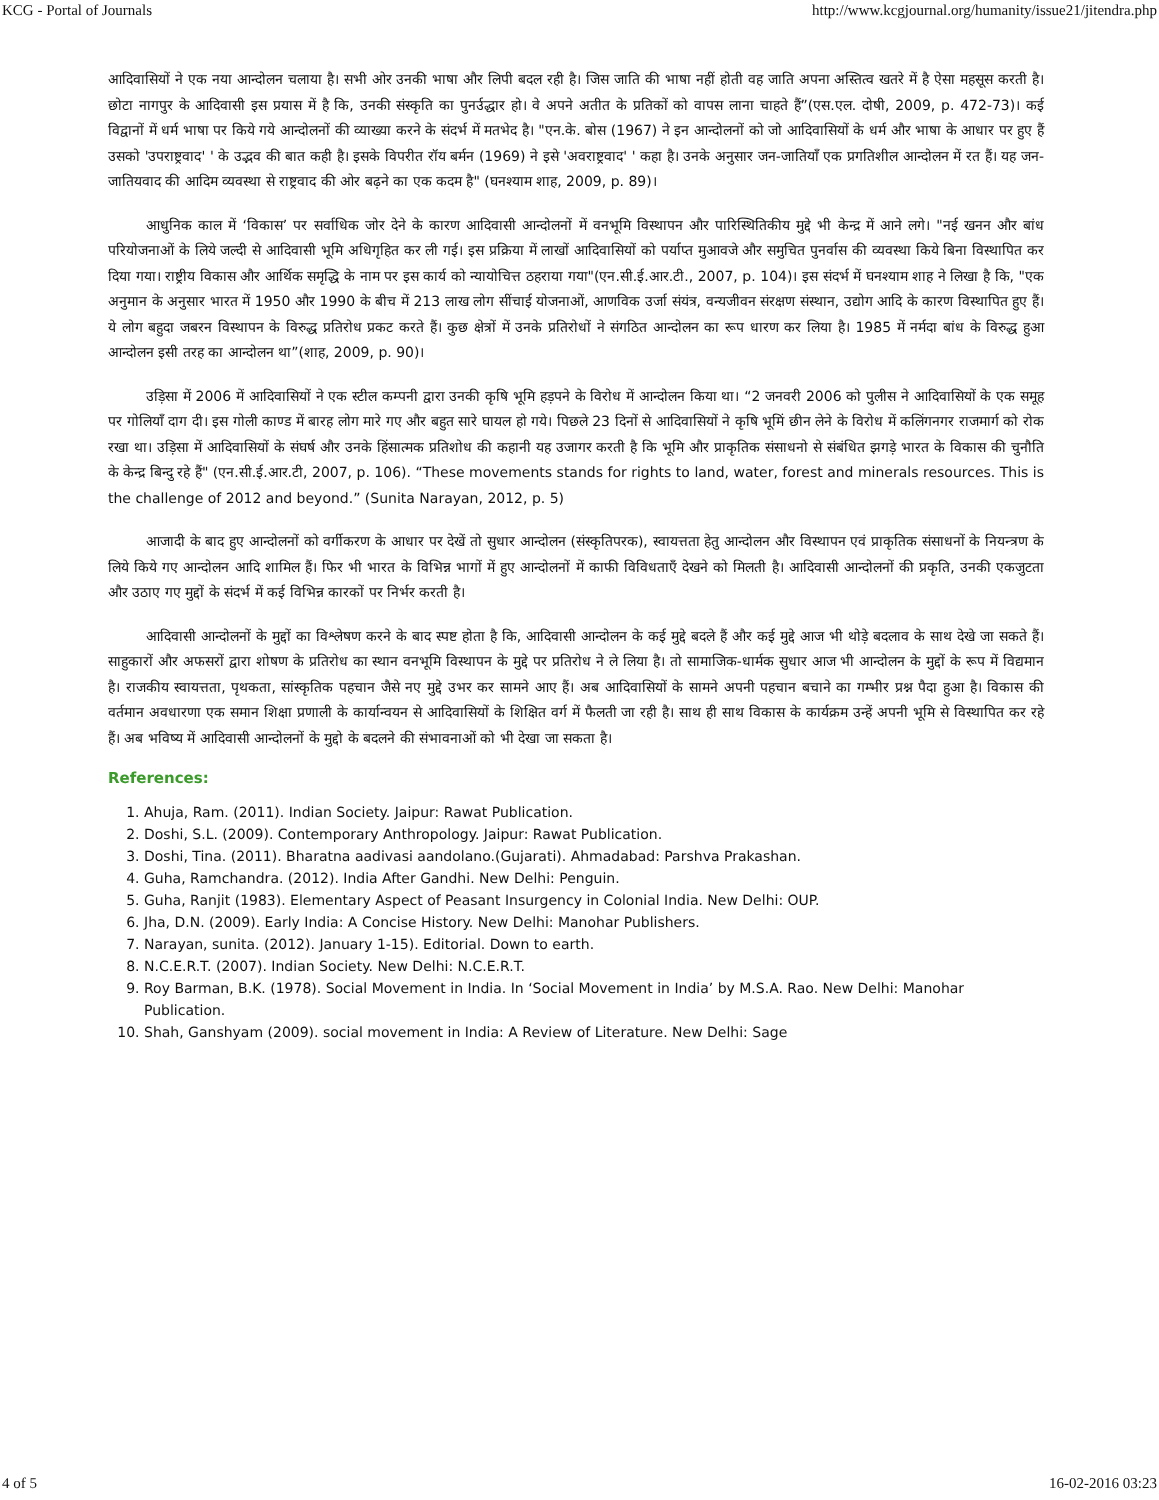KCG - Portal of Journals http://www.kcgjournal.org/humanity/issue21/jitendra.php
आदिवासियों ने एक नया आन्दोलन चलाया है। सभी ओर उनकी भाषा और लिपी बदल रही है। जिस जाति की भाषा नहीं होती वह जाति अपना अस्तित्व खतरे में है ऐसा महसूस करती है। छोटा नागपुर के आदिवासी इस प्रयास में है कि, उनकी संस्कृति का पुनर्उद्धार हो। वे अपने अतीत के प्रतिकों को वापस लाना चाहते हैं”(एस.एल. दोषी, 2009, p. 472-73)। कई विद्वानों में धर्म भाषा पर किये गये आन्दोलनों की व्याख्या करने के संदर्भ में मतभेद है। "एन.के. बोस (1967) ने इन आन्दोलनों को जो आदिवासियों के धर्म और भाषा के आधार पर हुए हैं उसको 'उपराष्ट्रवाद' ' के उद्भव की बात कही है। इसके विपरीत रॉय बर्मन (1969) ने इसे 'अवराष्ट्रवाद' ' कहा है। उनके अनुसार जन-जातियाँ एक प्रगतिशील आन्दोलन में रत हैं। यह जन-जातियवाद की आदिम व्यवस्था से राष्ट्रवाद की ओर बढ़ने का एक कदम है" (घनश्याम शाह, 2009, p. 89)।
आधुनिक काल में ‘विकास’ पर सर्वाधिक जोर देने के कारण आदिवासी आन्दोलनों में वनभूमि विस्थापन और पारिस्थितिकीय मुद्दे भी केन्द्र में आने लगे। "नई खनन और बांध परियोजनाओं के लिये जल्दी से आदिवासी भूमि अधिगृहित कर ली गई। इस प्रक्रिया में लाखों आदिवासियों को पर्याप्त मुआवजे और समुचित पुनर्वास की व्यवस्था किये बिना विस्थापित कर दिया गया। राष्ट्रीय विकास और आर्थिक समृद्धि के नाम पर इस कार्य को न्यायोचित्त ठहराया गया"(एन.सी.ई.आर.टी., 2007, p. 104)। इस संदर्भ में घनश्याम शाह ने लिखा है कि, "एक अनुमान के अनुसार भारत में 1950 और 1990 के बीच में 213 लाख लोग सींचाई योजनाओं, आणविक उर्जा संयंत्र, वन्यजीवन संरक्षण संस्थान, उद्योग आदि के कारण विस्थापित हुए हैं। ये लोग बहुदा जबरन विस्थापन के विरुद्ध प्रतिरोध प्रकट करते हैं। कुछ क्षेत्रों में उनके प्रतिरोधों ने संगठित आन्दोलन का रूप धारण कर लिया है। 1985 में नर्मदा बांध के विरुद्ध हुआ आन्दोलन इसी तरह का आन्दोलन था”(शाह, 2009, p. 90)।
उड़िसा में 2006 में आदिवासियों ने एक स्टील कम्पनी द्वारा उनकी कृषि भूमि हड़पने के विरोध में आन्दोलन किया था। “2 जनवरी 2006 को पुलीस ने आदिवासियों के एक समूह पर गोलियाँ दाग दी। इस गोली काण्ड में बारह लोग मारे गए और बहुत सारे घायल हो गये। पिछले 23 दिनों से आदिवासियों ने कृषि भूमिं छीन लेने के विरोध में कलिंगनगर राजमार्ग को रोक रखा था। उड़िसा में आदिवासियों के संघर्ष और उनके हिंसात्मक प्रतिशोध की कहानी यह उजागर करती है कि भूमि और प्राकृतिक संसाधनो से संबंधित झगड़े भारत के विकास की चुनौति के केन्द्र बिन्दु रहे हैं" (एन.सी.ई.आर.टी, 2007, p. 106). “These movements stands for rights to land, water, forest and minerals resources. This is the challenge of 2012 and beyond.” (Sunita Narayan, 2012, p. 5)
आजादी के बाद हुए आन्दोलनों को वर्गीकरण के आधार पर देखें तो सुधार आन्दोलन (संस्कृतिपरक), स्वायत्तता हेतु आन्दोलन और विस्थापन एवं प्राकृतिक संसाधनों के नियन्त्रण के लिये किये गए आन्दोलन आदि शामिल हैं। फिर भी भारत के विभिन्न भागों में हुए आन्दोलनों में काफी विविधताएँ देखने को मिलती है। आदिवासी आन्दोलनों की प्रकृति, उनकी एकजुटता और उठाए गए मुद्दों के संदर्भ में कई विभिन्न कारकों पर निर्भर करती है।
आदिवासी आन्दोलनों के मुद्दों का विश्लेषण करने के बाद स्पष्ट होता है कि, आदिवासी आन्दोलन के कई मुद्दे बदले हैं और कई मुद्दे आज भी थोड़े बदलाव के साथ देखे जा सकते हैं। साहुकारों और अफसरों द्वारा शोषण के प्रतिरोध का स्थान वनभूमि विस्थापन के मुद्दे पर प्रतिरोध ने ले लिया है। तो सामाजिक-धार्मक सुधार आज भी आन्दोलन के मुद्दों के रूप में विद्यमान है। राजकीय स्वायत्तता, पृथकता, सांस्कृतिक पहचान जैसे नए मुद्दे उभर कर सामने आए हैं। अब आदिवासियों के सामने अपनी पहचान बचाने का गम्भीर प्रश्न पैदा हुआ है। विकास की वर्तमान अवधारणा एक समान शिक्षा प्रणाली के कार्यान्वयन से आदिवासियों के शिक्षित वर्ग में फैलती जा रही है। साथ ही साथ विकास के कार्यक्रम उन्हें अपनी भूमि से विस्थापित कर रहे हैं। अब भविष्य में आदिवासी आन्दोलनों के मुद्दो के बदलने की संभावनाओं को भी देखा जा सकता है।
References:
1. Ahuja, Ram. (2011). Indian Society. Jaipur: Rawat Publication.
2. Doshi, S.L. (2009). Contemporary Anthropology. Jaipur: Rawat Publication.
3. Doshi, Tina. (2011). Bharatna aadivasi aandolano.(Gujarati). Ahmadabad: Parshva Prakashan.
4. Guha, Ramchandra. (2012). India After Gandhi. New Delhi: Penguin.
5. Guha, Ranjit (1983). Elementary Aspect of Peasant Insurgency in Colonial India. New Delhi: OUP.
6. Jha, D.N. (2009). Early India: A Concise History. New Delhi: Manohar Publishers.
7. Narayan, sunita. (2012). January 1-15). Editorial. Down to earth.
8. N.C.E.R.T. (2007). Indian Society. New Delhi: N.C.E.R.T.
9. Roy Barman, B.K. (1978). Social Movement in India. In ‘Social Movement in India’ by M.S.A. Rao. New Delhi: Manohar Publication.
10. Shah, Ganshyam (2009). social movement in India: A Review of Literature. New Delhi: Sage
4 of 5 16-02-2016 03:23